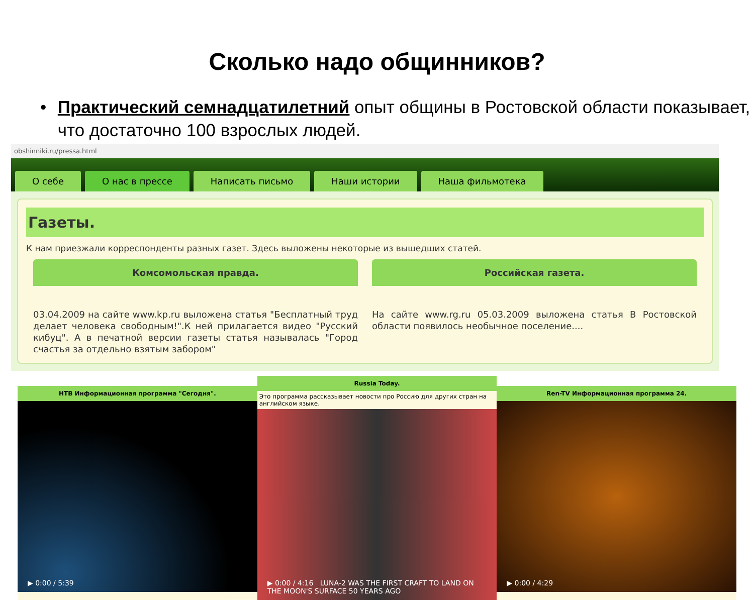Сколько надо общинников?
• Практический семнадцатилетний опыт общины в Ростовской области показывает, что достаточно 100 взрослых людей.
obshinniki.ru/pressa.html
О себе О нас в прессе Написать письмо Наши истории Наша фильмотека
Газеты.
К нам приезжали корреспонденты разных газет. Здесь выложены некоторые из вышедших статей.
Комсомольская правда.
03.04.2009 на сайте www.kp.ru выложена статья "Бесплатный труд делает человека свободным!".К ней прилагается видео "Русский кибуц". А в печатной версии газеты статья называлась "Город счастья за отдельно взятым забором"
Российская газета.
На сайте www.rg.ru 05.03.2009 выложена статья В Ростовской области появилось необычное поселение....
НТВ Информационная программа "Сегодня".
▶ 0:00 / 5:39
Russia Today.
Это программа рассказывает новости про Россию для других стран на английском языке.
▶ 0:00 / 4:16 LUNA-2 WAS THE FIRST CRAFT TO LAND ON THE MOON'S SURFACE 50 YEARS AGO
Ren-TV Информационная программа 24.
▶ 0:00 / 4:29